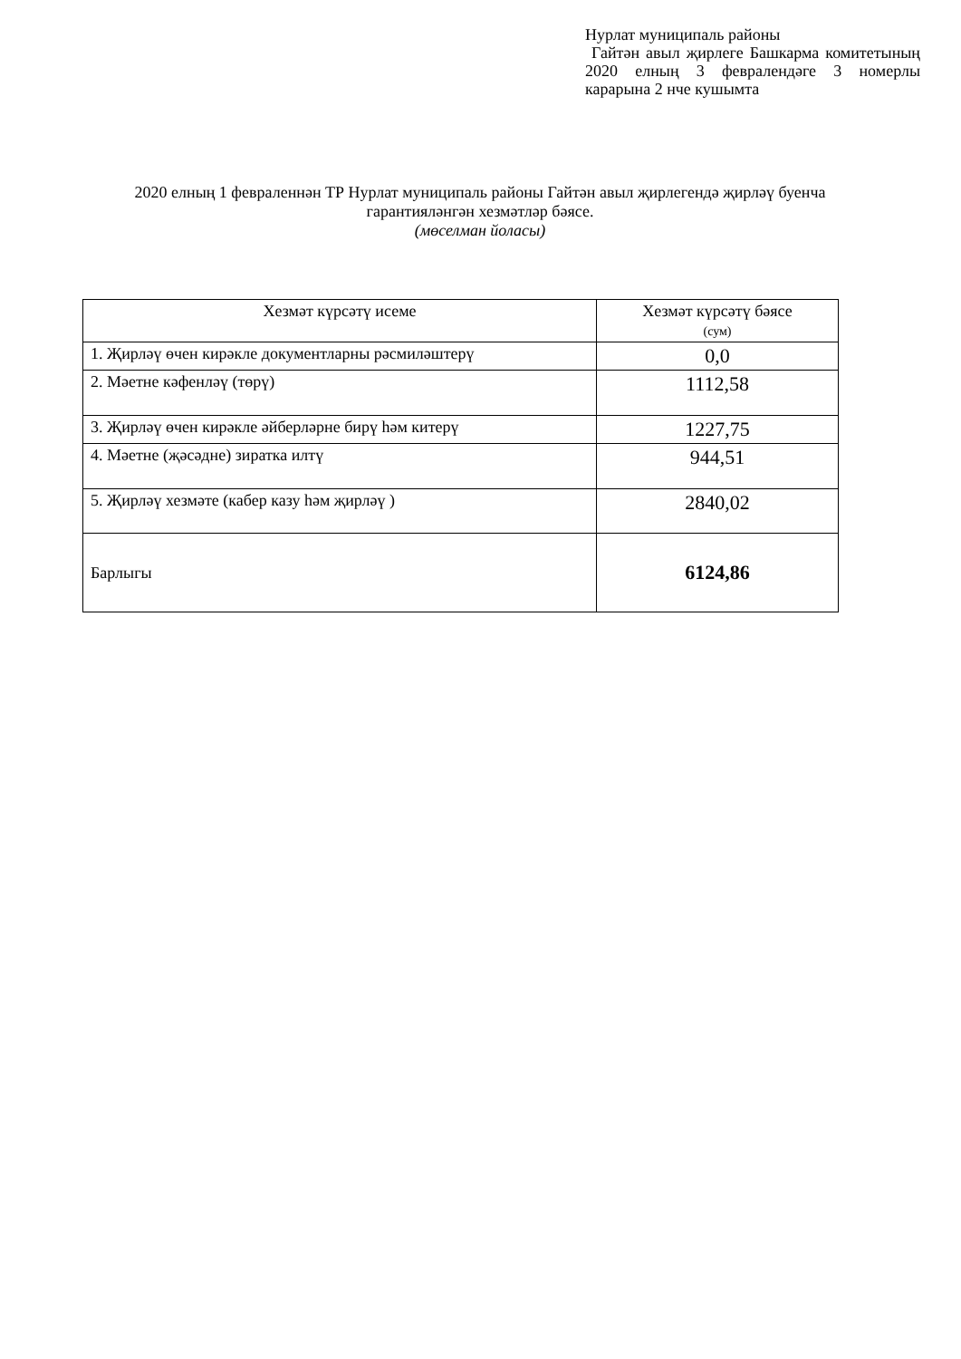Нурлат муниципаль районы
Гайтән авыл җирлеге Башкарма комитетының 2020 елның 3 февралендәге 3 номерлы карарына 2 нче кушымта
2020 елның 1 февраленнән ТР Нурлат муниципаль районы Гайтән авыл җирлегендә җирләү буенча гарантияләнгән хезмәтләр бәясе.
(мөселман йоласы)
| Хезмәт күрсәтү исеме | Хезмәт күрсәтү бәясе (сум) |
| --- | --- |
| 1. Җирләү өчен кирәкле документларны рәсмиләштерү | 0,0 |
| 2. Мәетне кәфенләү (төрү) | 1112,58 |
| 3. Җирләү өчен кирәкле әйберләрне бирү һәм китерү | 1227,75 |
| 4. Мәетне (җәсәдне) зиратка илтү | 944,51 |
| 5. Җирләү хезмәте (кабер казу һәм җирләү ) | 2840,02 |
| Барлыгы | 6124,86 |